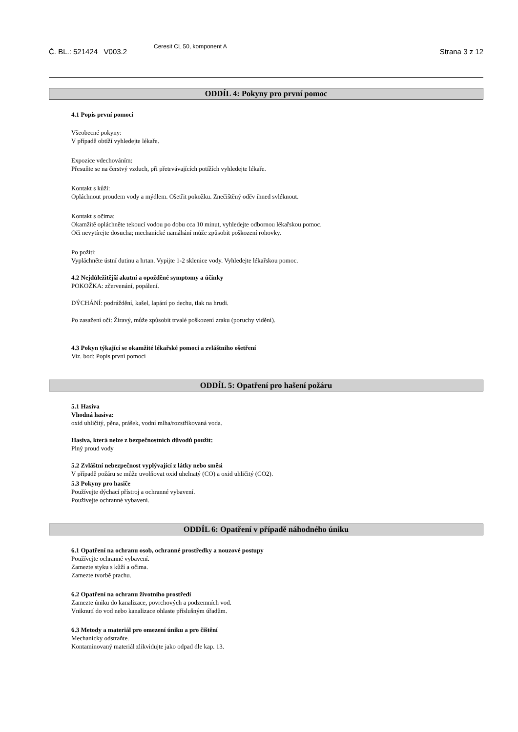Č. BL.: 521424 V003.2
Ceresit CL 50, komponent A
Strana 3 z 12
ODDÍL 4: Pokyny pro první pomoc
4.1 Popis první pomoci
Všeobecné pokyny:
V případě obtíží vyhledejte lékaře.
Expozice vdechováním:
Přesuňte se na čerstvý vzduch, při přetrvávajících potížích vyhledejte lékaře.
Kontakt s kůží:
Opláchnout proudem vody a mýdlem. Ošetřit pokožku. Znečištěný oděv ihned svléknout.
Kontakt s očima:
Okamžitě opláchněte tekoucí vodou po dobu cca 10 minut, vyhledejte odbornou lékařskou pomoc.
Oči nevytírejte dosucha; mechanické namáhání může způsobit poškození rohovky.
Po požití:
Vypláchněte ústní dutinu a hrtan. Vypijte 1-2 sklenice vody. Vyhledejte lékařskou pomoc.
4.2 Nejdůležitější akutní a opožděné symptomy a účinky
POKOŽKA: zčervenání, popálení.
DÝCHÁNÍ: podráždění, kašel, lapání po dechu, tlak na hrudi.
Po zasažení očí: Žíravý, může způsobit trvalé poškození zraku (poruchy vidění).
4.3 Pokyn týkající se okamžité lékařské pomoci a zvláštního ošetření
Viz. bod: Popis první pomoci
ODDÍL 5: Opatření pro hašení požáru
5.1 Hasiva
Vhodná hasiva:
oxid uhličitý, pěna, prášek, vodní mlha/rozstřikovaná voda.
Hasiva, která nelze z bezpečnostních důvodů použít:
Plný proud vody
5.2 Zvláštní nebezpečnost vyplývající z látky nebo směsi
V případě požáru se může uvolňovat oxid uhelnatý (CO) a oxid uhličitý (CO2).
5.3 Pokyny pro hasiče
Používejte dýchací přístroj a ochranné vybavení.
Používejte ochranné vybavení.
ODDÍL 6: Opatření v případě náhodného úniku
6.1 Opatření na ochranu osob, ochranné prostředky a nouzové postupy
Používejte ochranné vybavení.
Zamezte styku s kůží a očima.
Zamezte tvorbě prachu.
6.2 Opatření na ochranu životního prostředí
Zamezte úniku do kanalizace, povrchových a podzemních vod.
Vniknutí do vod nebo kanalizace ohlaste příslušným úřadům.
6.3 Metody a materiál pro omezení úniku a pro čištění
Mechanicky odstraňte.
Kontaminovaný materiál zlikvidujte jako odpad dle kap. 13.